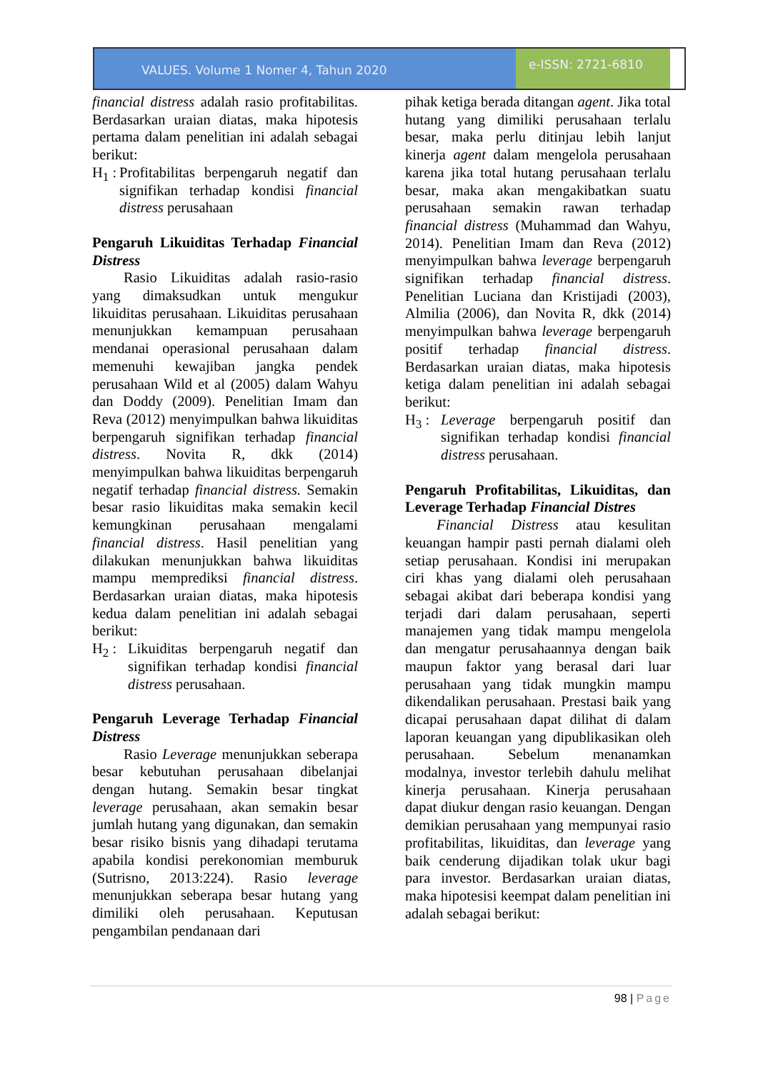VALUES. Volume 1 Nomer 4, Tahun 2020
e-ISSN: 2721-6810
financial distress adalah rasio profitabilitas. Berdasarkan uraian diatas, maka hipotesis pertama dalam penelitian ini adalah sebagai berikut:
H<sub>1</sub> : Profitabilitas berpengaruh negatif dan signifikan terhadap kondisi financial distress perusahaan
Pengaruh Likuiditas Terhadap Financial Distress
Rasio Likuiditas adalah rasio-rasio yang dimaksudkan untuk mengukur likuiditas perusahaan. Likuiditas perusahaan menunjukkan kemampuan perusahaan mendanai operasional perusahaan dalam memenuhi kewajiban jangka pendek perusahaan Wild et al (2005) dalam Wahyu dan Doddy (2009). Penelitian Imam dan Reva (2012) menyimpulkan bahwa likuiditas berpengaruh signifikan terhadap financial distress. Novita R, dkk (2014) menyimpulkan bahwa likuiditas berpengaruh negatif terhadap financial distress. Semakin besar rasio likuiditas maka semakin kecil kemungkinan perusahaan mengalami financial distress. Hasil penelitian yang dilakukan menunjukkan bahwa likuiditas mampu memprediksi financial distress. Berdasarkan uraian diatas, maka hipotesis kedua dalam penelitian ini adalah sebagai berikut:
H<sub>2</sub> : Likuiditas berpengaruh negatif dan signifikan terhadap kondisi financial distress perusahaan.
Pengaruh Leverage Terhadap Financial Distress
Rasio Leverage menunjukkan seberapa besar kebutuhan perusahaan dibelanjai dengan hutang. Semakin besar tingkat leverage perusahaan, akan semakin besar jumlah hutang yang digunakan, dan semakin besar risiko bisnis yang dihadapi terutama apabila kondisi perekonomian memburuk (Sutrisno, 2013:224). Rasio leverage menunjukkan seberapa besar hutang yang dimiliki oleh perusahaan. Keputusan pengambilan pendanaan dari
pihak ketiga berada ditangan agent. Jika total hutang yang dimiliki perusahaan terlalu besar, maka perlu ditinjau lebih lanjut kinerja agent dalam mengelola perusahaan karena jika total hutang perusahaan terlalu besar, maka akan mengakibatkan suatu perusahaan semakin rawan terhadap financial distress (Muhammad dan Wahyu, 2014). Penelitian Imam dan Reva (2012) menyimpulkan bahwa leverage berpengaruh signifikan terhadap financial distress. Penelitian Luciana dan Kristijadi (2003), Almilia (2006), dan Novita R, dkk (2014) menyimpulkan bahwa leverage berpengaruh positif terhadap financial distress. Berdasarkan uraian diatas, maka hipotesis ketiga dalam penelitian ini adalah sebagai berikut:
H<sub>3</sub> : Leverage berpengaruh positif dan signifikan terhadap kondisi financial distress perusahaan.
Pengaruh Profitabilitas, Likuiditas, dan Leverage Terhadap Financial Distres
Financial Distress atau kesulitan keuangan hampir pasti pernah dialami oleh setiap perusahaan. Kondisi ini merupakan ciri khas yang dialami oleh perusahaan sebagai akibat dari beberapa kondisi yang terjadi dari dalam perusahaan, seperti manajemen yang tidak mampu mengelola dan mengatur perusahaannya dengan baik maupun faktor yang berasal dari luar perusahaan yang tidak mungkin mampu dikendalikan perusahaan. Prestasi baik yang dicapai perusahaan dapat dilihat di dalam laporan keuangan yang dipublikasikan oleh perusahaan. Sebelum menanamkan modalnya, investor terlebih dahulu melihat kinerja perusahaan. Kinerja perusahaan dapat diukur dengan rasio keuangan. Dengan demikian perusahaan yang mempunyai rasio profitabilitas, likuiditas, dan leverage yang baik cenderung dijadikan tolak ukur bagi para investor. Berdasarkan uraian diatas, maka hipotesisi keempat dalam penelitian ini adalah sebagai berikut:
98 | Page